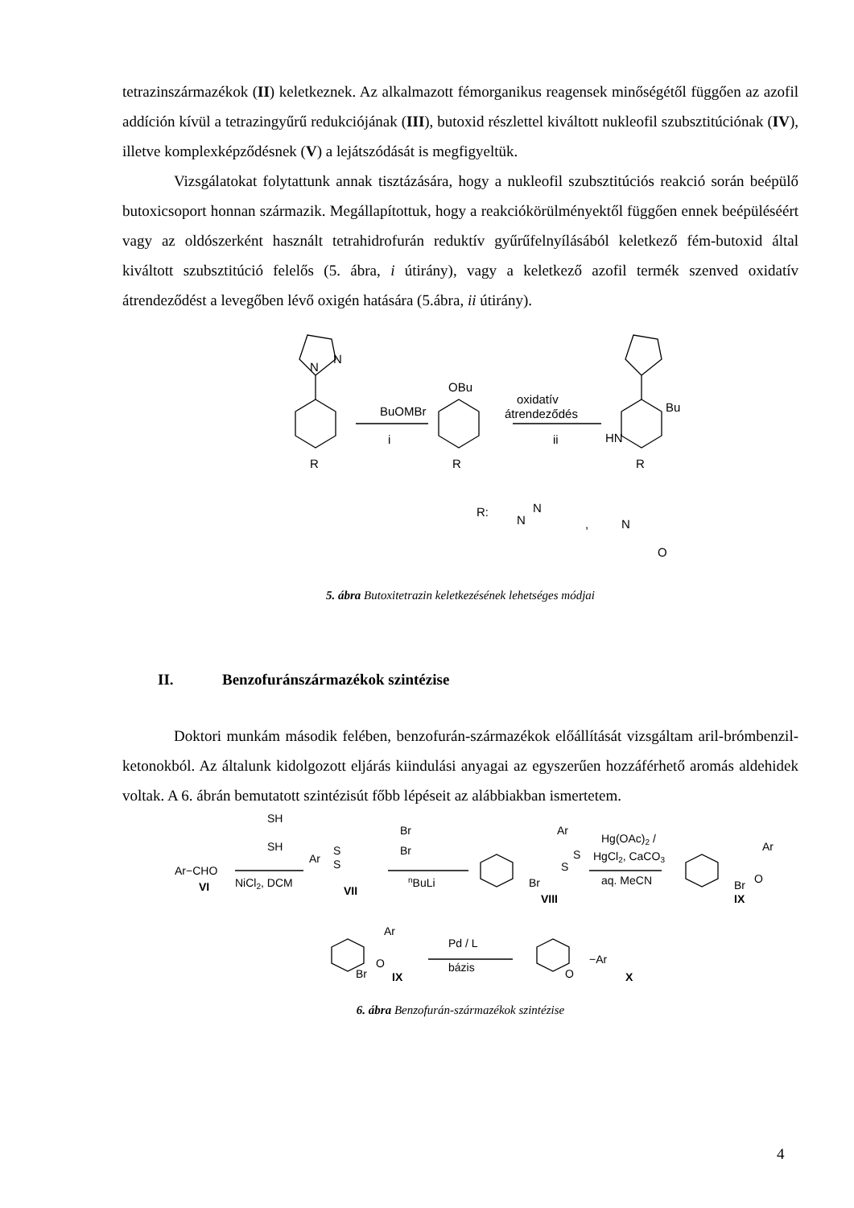tetrazinszármazékok (II) keletkeznek. Az alkalmazott fémorganikus reagensek minőségétől függően az azofil addíción kívül a tetrazingyűrű redukciójának (III), butoxid részlettel kiváltott nukleofil szubsztitúciónak (IV), illetve komplexképződésnek (V) a lejátszódását is megfigyeltük.
Vizsgálatokat folytattunk annak tisztázására, hogy a nukleofil szubsztitúciós reakció során beépülő butoxicsoport honnan származik. Megállapítottuk, hogy a reakciókörülményektől függően ennek beépüléséért vagy az oldószerként használt tetrahidrofurán reduktív gyűrűfelnyílásából keletkező fém-butoxid által kiváltott szubsztitúció felelős (5. ábra, i útirány), vagy a keletkező azofil termék szenved oxidatív átrendeződést a levegőben lévő oxigén hatására (5.ábra, ii útirány).
N
N
BuOMBr
i
OBu
R
R
oxidatív
átrendeződés
ii
Bu
HN
R
R:
N
N
,
N
O
5. ábra Butoxitetrazin keletkezésének lehetséges módjai
II. Benzofuránszármazékok szintézise
Doktori munkám második felében, benzofurán-származékok előállítását vizsgáltam aril-brómbenzil-ketonokból. Az általunk kidolgozott eljárás kiindulási anyagai az egyszerűen hozzáférhető aromás aldehidek voltak. A 6. ábrán bemutatott szintézisút főbb lépéseit az alábbiakban ismertetem.
SH
SH
Ar−CHO
VI
NiCl2, DCM
Ar
S
S
VII
Br
Br
nBuLi
Ar
S
S
Br
VIII
Hg(OAc)2 /
HgCl2, CaCO3
aq. MeCN
Ar
O
Br
IX
Ar
O
Br
IX
Pd / L
bázis
−Ar
O
X
6. ábra Benzofurán-származékok szintézise
4